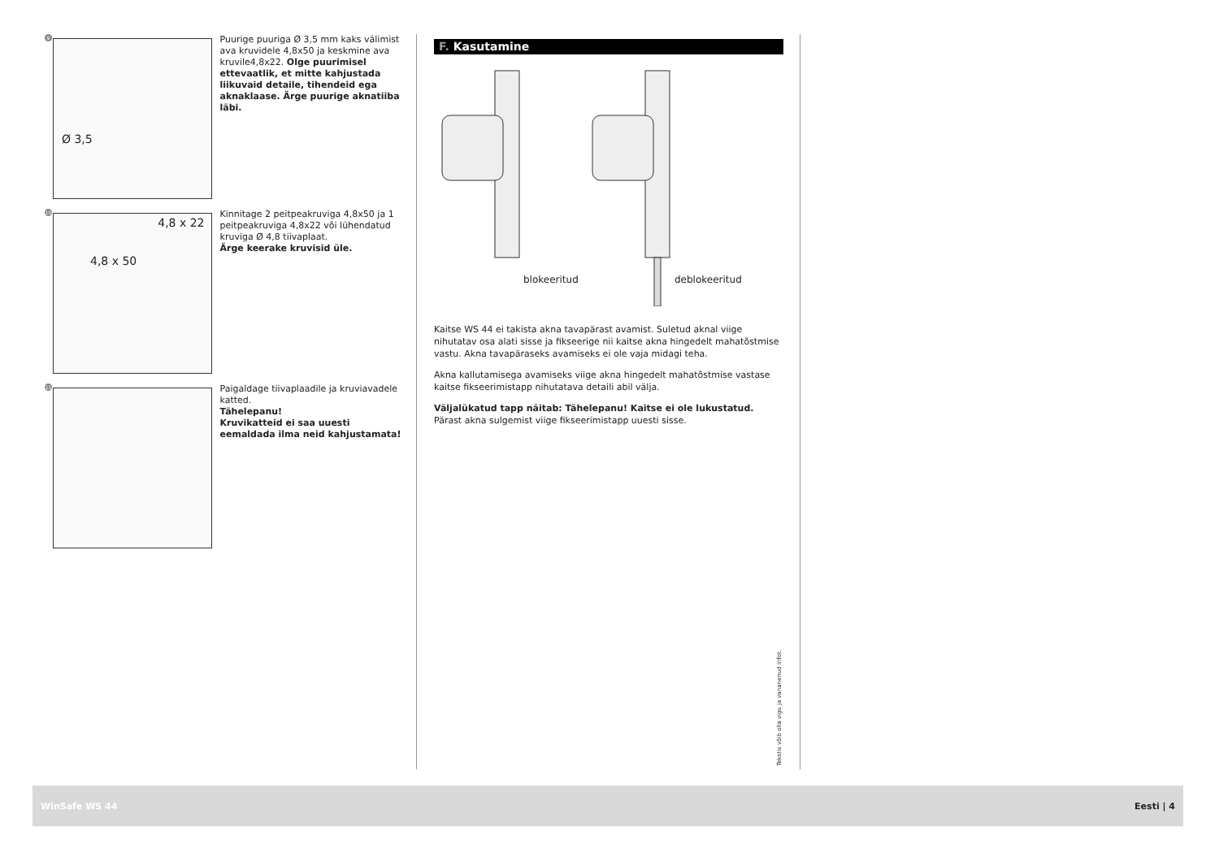9
Ø 3,5
Puurige puuriga Ø 3,5 mm kaks välimist ava kruvidele 4,8x50 ja keskmine ava kruvile4,8x22. Olge puurimisel ettevaatlik, et mitte kahjustada liikuvaid detaile, tihendeid ega aknaklaase. Ärge puurige aknatiiba läbi.
10
4,8 x 22
4,8 x 50
Kinnitage 2 peitpeakruviga 4,8x50 ja 1 peitpeakruviga 4,8x22 või lühendatud kruviga Ø 4,8 tiivaplaat.
Ärge keerake kruvisid üle.
11
Paigaldage tiivaplaadile ja kruviavadele katted.
Tähelepanu!
Kruvikatteid ei saa uuesti eemaldada ilma neid kahjustamata!
F. Kasutamine
blokeeritud deblokeeritud
Kaitse WS 44 ei takista akna tavapärast avamist. Suletud aknal viige nihutatav osa alati sisse ja fikseerige nii kaitse akna hingedelt mahatõstmise vastu. Akna tavapäraseks avamiseks ei ole vaja midagi teha.
Akna kallutamisega avamiseks viige akna hingedelt mahatõstmise vastase kaitse fikseerimistapp nihutatava detaili abil välja.
Väljalükatud tapp näitab: Tähelepanu! Kaitse ei ole lukustatud.
Pärast akna sulgemist viige fikseerimistapp uuesti sisse.
Tekstis võib olla vigu ja vananenud infot.
WinSafe WS 44 Eesti | 4